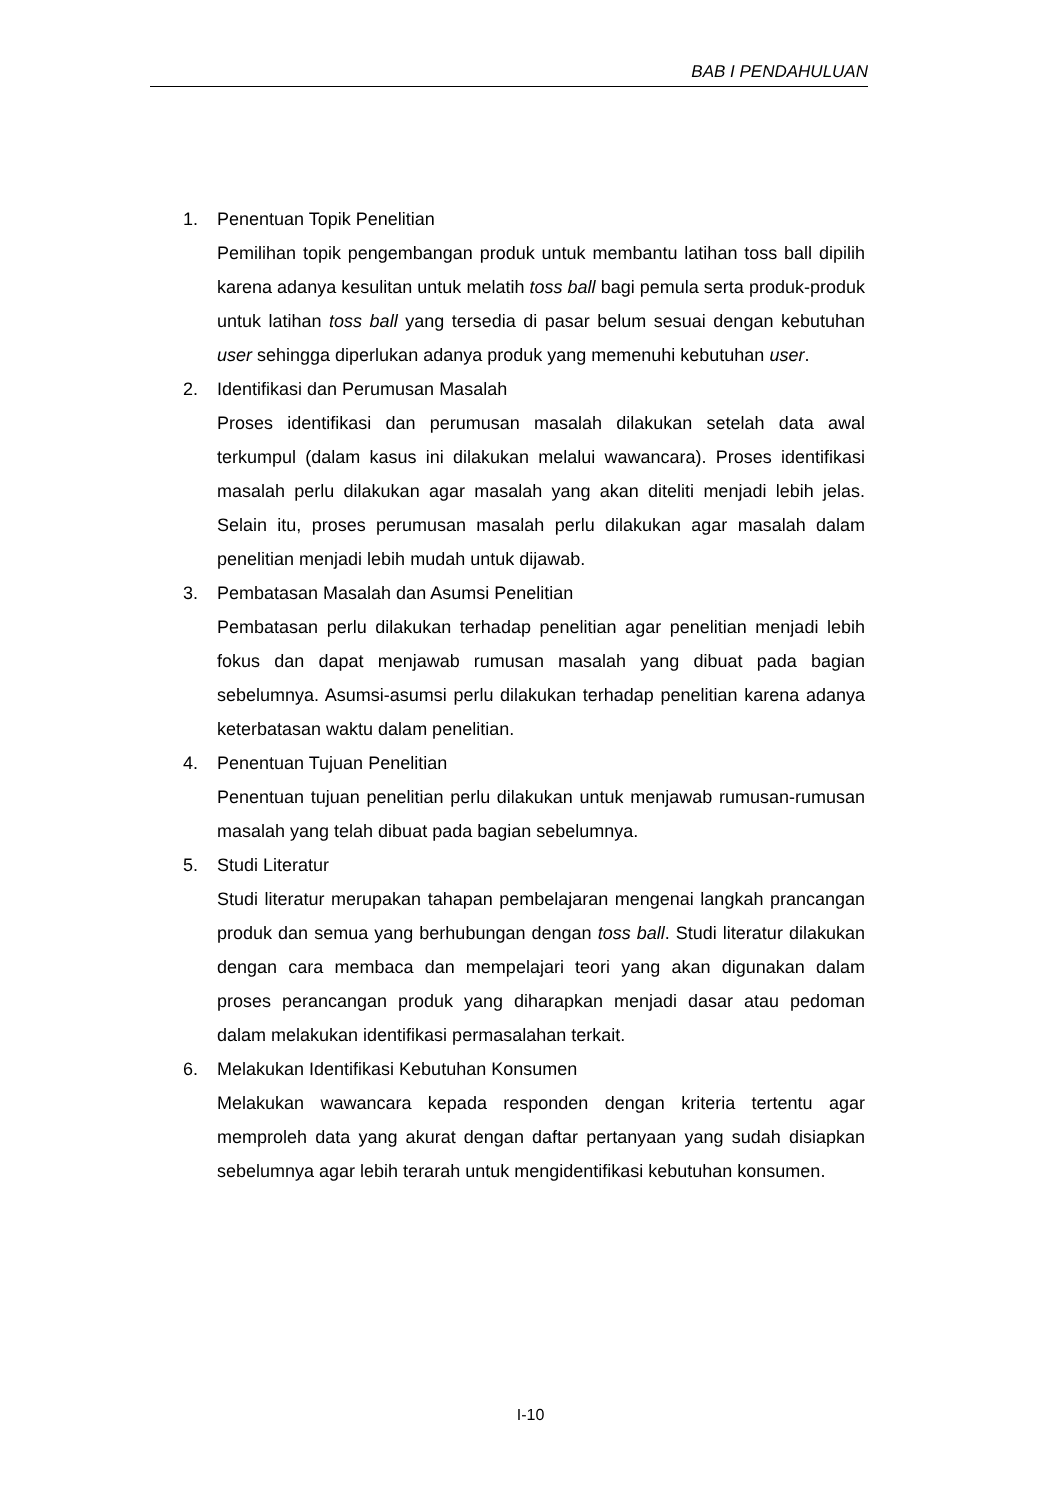BAB I PENDAHULUAN
1. Penentuan Topik Penelitian
Pemilihan topik pengembangan produk untuk membantu latihan toss ball dipilih karena adanya kesulitan untuk melatih toss ball bagi pemula serta produk-produk untuk latihan toss ball yang tersedia di pasar belum sesuai dengan kebutuhan user sehingga diperlukan adanya produk yang memenuhi kebutuhan user.
2. Identifikasi dan Perumusan Masalah
Proses identifikasi dan perumusan masalah dilakukan setelah data awal terkumpul (dalam kasus ini dilakukan melalui wawancara). Proses identifikasi masalah perlu dilakukan agar masalah yang akan diteliti menjadi lebih jelas. Selain itu, proses perumusan masalah perlu dilakukan agar masalah dalam penelitian menjadi lebih mudah untuk dijawab.
3. Pembatasan Masalah dan Asumsi Penelitian
Pembatasan perlu dilakukan terhadap penelitian agar penelitian menjadi lebih fokus dan dapat menjawab rumusan masalah yang dibuat pada bagian sebelumnya. Asumsi-asumsi perlu dilakukan terhadap penelitian karena adanya keterbatasan waktu dalam penelitian.
4. Penentuan Tujuan Penelitian
Penentuan tujuan penelitian perlu dilakukan untuk menjawab rumusan-rumusan masalah yang telah dibuat pada bagian sebelumnya.
5. Studi Literatur
Studi literatur merupakan tahapan pembelajaran mengenai langkah prancangan produk dan semua yang berhubungan dengan toss ball. Studi literatur dilakukan dengan cara membaca dan mempelajari teori yang akan digunakan dalam proses perancangan produk yang diharapkan menjadi dasar atau pedoman dalam melakukan identifikasi permasalahan terkait.
6. Melakukan Identifikasi Kebutuhan Konsumen
Melakukan wawancara kepada responden dengan kriteria tertentu agar memproleh data yang akurat dengan daftar pertanyaan yang sudah disiapkan sebelumnya agar lebih terarah untuk mengidentifikasi kebutuhan konsumen.
I-10